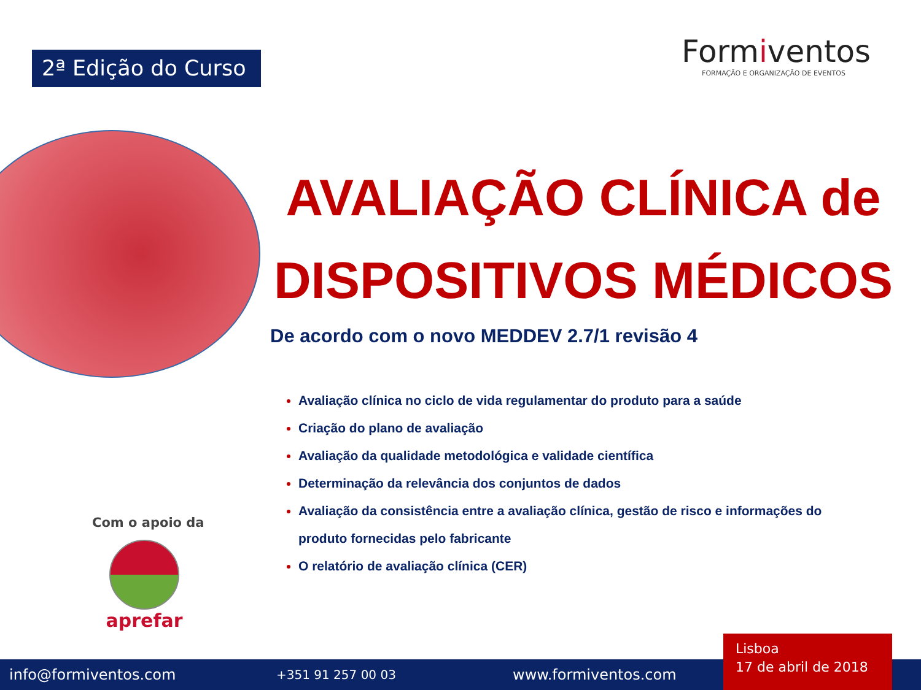2ª Edição do Curso
Formiventos
FORMAÇÃO E ORGANIZAÇÃO DE EVENTOS
AVALIAÇÃO CLÍNICA de
DISPOSITIVOS MÉDICOS
De acordo com o novo MEDDEV 2.7/1 revisão 4
Avaliação clínica no ciclo de vida regulamentar do produto para a saúde
Criação do plano de avaliação
Avaliação da qualidade metodológica e validade científica
Determinação da relevância dos conjuntos de dados
Avaliação da consistência entre a avaliação clínica, gestão de risco e informações do produto fornecidas pelo fabricante
O relatório de avaliação clínica (CER)
Com o apoio da
aprefar
info@formiventos.com +351 91 257 00 03 www.formiventos.com
Lisboa
17 de abril de 2018